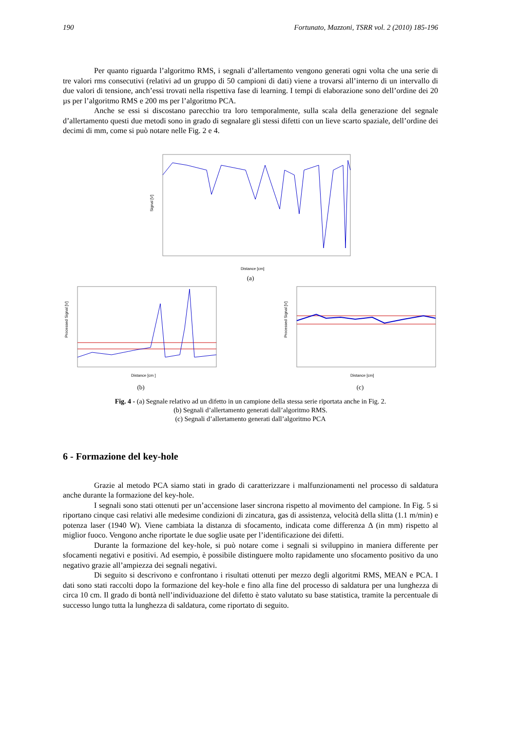190 Fortunato, Mazzoni, TSRR vol. 2 (2010) 185-196
Per quanto riguarda l’algoritmo RMS, i segnali d’allertamento vengono generati ogni volta che una serie di tre valori rms consecutivi (relativi ad un gruppo di 50 campioni di dati) viene a trovarsi all’interno di un intervallo di due valori di tensione, anch’essi trovati nella rispettiva fase di learning. I tempi di elaborazione sono dell’ordine dei 20 µs per l’algoritmo RMS e 200 ms per l’algoritmo PCA.
Anche se essi si discostano parecchio tra loro temporalmente, sulla scala della generazione del segnale d’allertamento questi due metodi sono in grado di segnalare gli stessi difetti con un lieve scarto spaziale, dell’ordine dei decimi di mm, come si può notare nelle Fig. 2 e 4.
Signal [V]
Distance [cm]
(a)
Processed Signal [V]
Distance [cm ]
(b)
Processed Signal [V]
Distance [cm]
(c)
Fig. 4 - (a) Segnale relativo ad un difetto in un campione della stessa serie riportata anche in Fig. 2.
(b) Segnali d’allertamento generati dall’algoritmo RMS.
(c) Segnali d’allertamento generati dall’algoritmo PCA
6 - Formazione del key-hole
Grazie al metodo PCA siamo stati in grado di caratterizzare i malfunzionamenti nel processo di saldatura anche durante la formazione del key-hole.
I segnali sono stati ottenuti per un’accensione laser sincrona rispetto al movimento del campione. In Fig. 5 si riportano cinque casi relativi alle medesime condizioni di zincatura, gas di assistenza, velocità della slitta (1.1 m/min) e potenza laser (1940 W). Viene cambiata la distanza di sfocamento, indicata come differenza Δ (in mm) rispetto al miglior fuoco. Vengono anche riportate le due soglie usate per l’identificazione dei difetti.
Durante la formazione del key-hole, si può notare come i segnali si sviluppino in maniera differente per sfocamenti negativi e positivi. Ad esempio, è possibile distinguere molto rapidamente uno sfocamento positivo da uno negativo grazie all’ampiezza dei segnali negativi.
Di seguito si descrivono e confrontano i risultati ottenuti per mezzo degli algoritmi RMS, MEAN e PCA. I dati sono stati raccolti dopo la formazione del key-hole e fino alla fine del processo di saldatura per una lunghezza di circa 10 cm. Il grado di bontà nell’individuazione del difetto è stato valutato su base statistica, tramite la percentuale di successo lungo tutta la lunghezza di saldatura, come riportato di seguito.